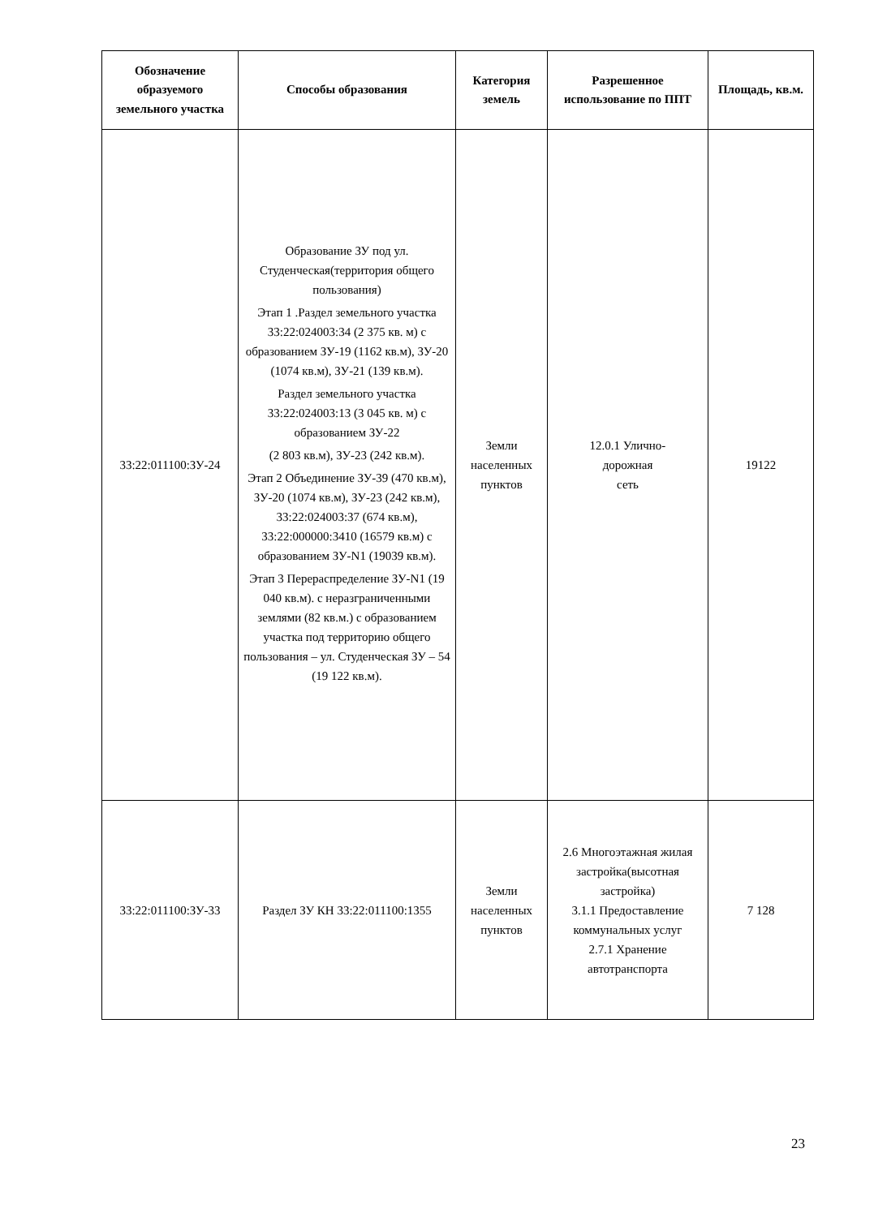| Обозначение образуемого земельного участка | Способы образования | Категория земель | Разрешенное использование по ППТ | Площадь, кв.м. |
| --- | --- | --- | --- | --- |
| 33:22:011100:ЗУ-24 | Образование ЗУ под ул. Студенческая(территория общего пользования) Этап 1 .Раздел земельного участка 33:22:024003:34 (2 375 кв. м) с образованием ЗУ-19 (1162 кв.м), ЗУ-20 (1074 кв.м), ЗУ-21 (139 кв.м). Раздел земельного участка 33:22:024003:13 (3 045 кв. м) с образованием ЗУ-22 (2 803 кв.м), ЗУ-23 (242 кв.м). Этап 2 Объединение ЗУ-39 (470 кв.м), ЗУ-20 (1074 кв.м), ЗУ-23 (242 кв.м), 33:22:024003:37 (674 кв.м), 33:22:000000:3410 (16579 кв.м) с образованием ЗУ-N1 (19039 кв.м). Этап 3 Перераспределение ЗУ-N1 (19 040 кв.м). с неразграниченными землями (82 кв.м.) с образованием участка под территорию общего пользования – ул. Студенческая ЗУ – 54 (19 122 кв.м). | Земли населенных пунктов | 12.0.1 Улично- дорожная сеть | 19122 |
| 33:22:011100:ЗУ-33 | Раздел ЗУ КН 33:22:011100:1355 | Земли населенных пунктов | 2.6 Многоэтажная жилая застройка(высотная застройка) 3.1.1 Предоставление коммунальных услуг 2.7.1 Хранение автотранспорта | 7 128 |
23